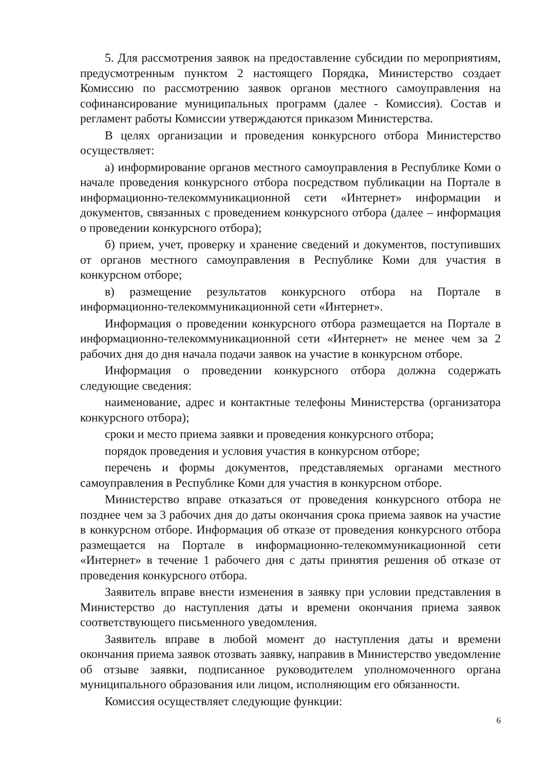5. Для рассмотрения заявок на предоставление субсидии по мероприятиям, предусмотренным пунктом 2 настоящего Порядка, Министерство создает Комиссию по рассмотрению заявок органов местного самоуправления на софинансирование муниципальных программ (далее - Комиссия). Состав и регламент работы Комиссии утверждаются приказом Министерства.
В целях организации и проведения конкурсного отбора Министерство осуществляет:
а) информирование органов местного самоуправления в Республике Коми о начале проведения конкурсного отбора посредством публикации на Портале в информационно-телекоммуникационной сети «Интернет» информации и документов, связанных с проведением конкурсного отбора (далее – информация о проведении конкурсного отбора);
б) прием, учет, проверку и хранение сведений и документов, поступивших от органов местного самоуправления в Республике Коми для участия в конкурсном отборе;
в) размещение результатов конкурсного отбора на Портале в информационно-телекоммуникационной сети «Интернет».
Информация о проведении конкурсного отбора размещается на Портале в информационно-телекоммуникационной сети «Интернет» не менее чем за 2 рабочих дня до дня начала подачи заявок на участие в конкурсном отборе.
Информация о проведении конкурсного отбора должна содержать следующие сведения:
наименование, адрес и контактные телефоны Министерства (организатора конкурсного отбора);
сроки и место приема заявки и проведения конкурсного отбора;
порядок проведения и условия участия в конкурсном отборе;
перечень и формы документов, представляемых органами местного самоуправления в Республике Коми для участия в конкурсном отборе.
Министерство вправе отказаться от проведения конкурсного отбора не позднее чем за 3 рабочих дня до даты окончания срока приема заявок на участие в конкурсном отборе. Информация об отказе от проведения конкурсного отбора размещается на Портале в информационно-телекоммуникационной сети «Интернет» в течение 1 рабочего дня с даты принятия решения об отказе от проведения конкурсного отбора.
Заявитель вправе внести изменения в заявку при условии представления в Министерство до наступления даты и времени окончания приема заявок соответствующего письменного уведомления.
Заявитель вправе в любой момент до наступления даты и времени окончания приема заявок отозвать заявку, направив в Министерство уведомление об отзыве заявки, подписанное руководителем уполномоченного органа муниципального образования или лицом, исполняющим его обязанности.
Комиссия осуществляет следующие функции:
6